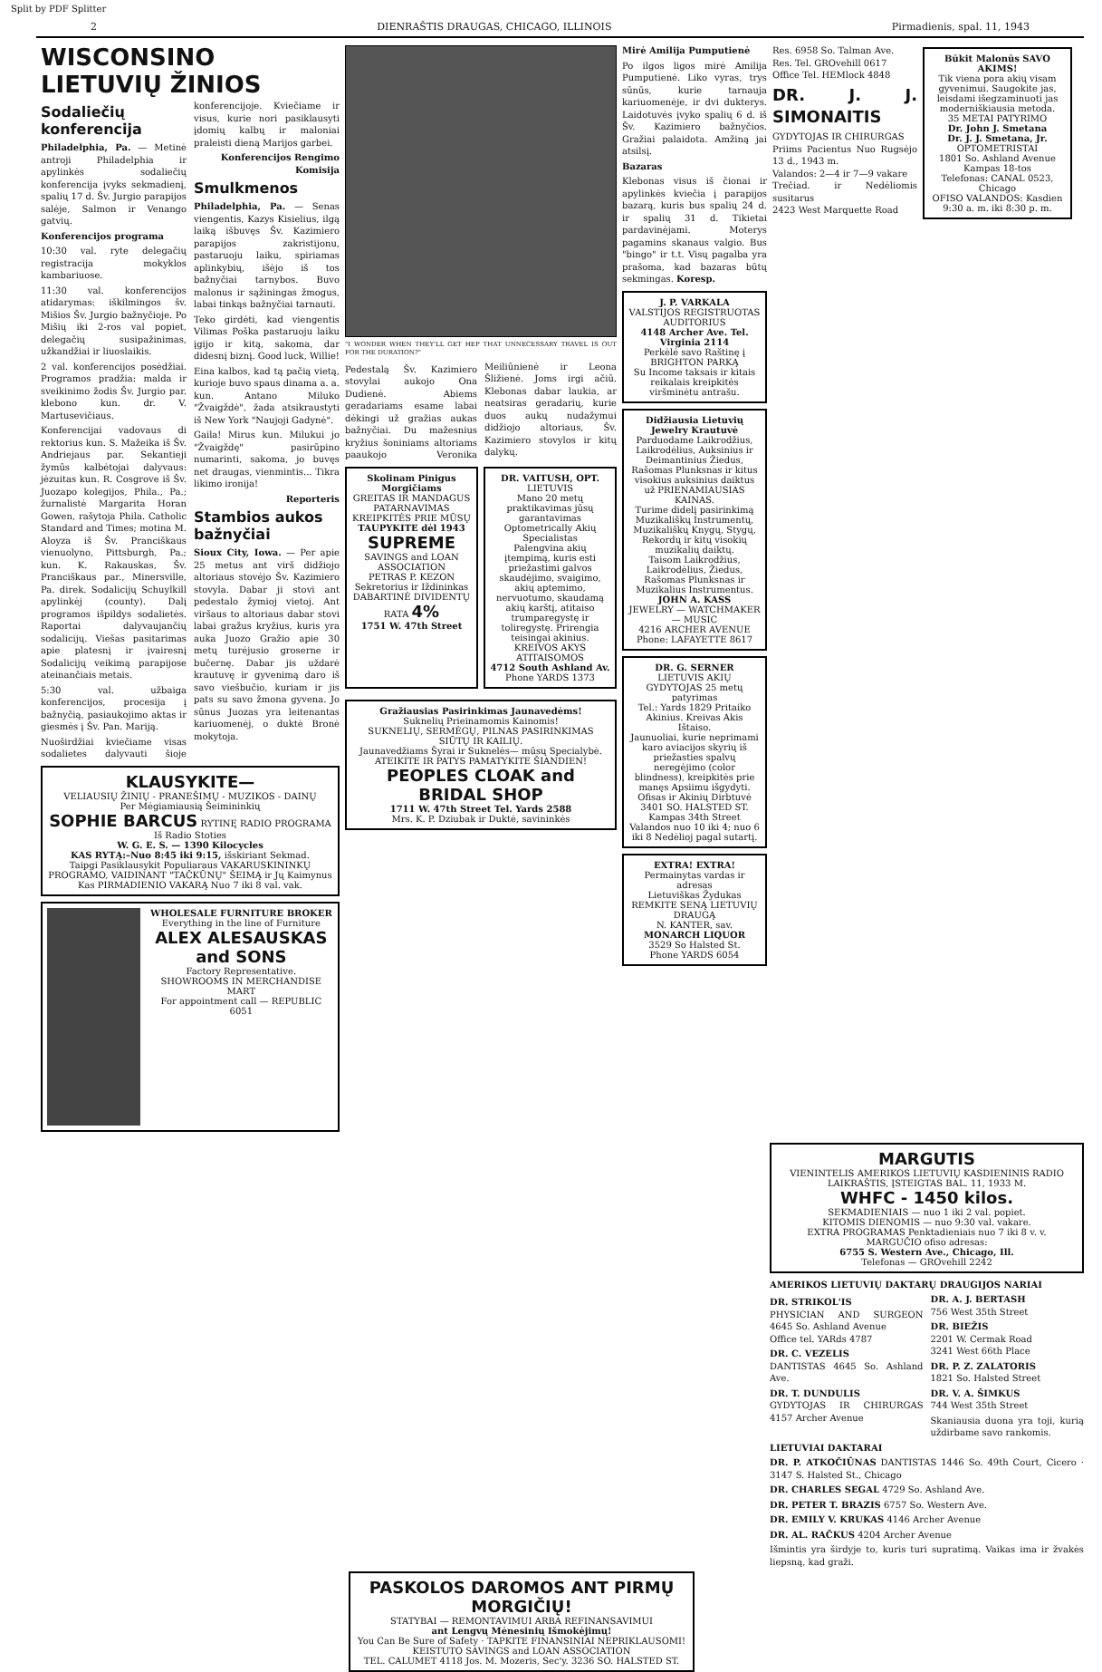Split by PDF Splitter
2 DIENRAŠTIS DRAUGAS, CHICAGO, ILLINOIS Pirmadienis, spal. 11, 1943
WISCONSINO LIETUVIŲ ŽINIOS
Sodaliečių konferencija
Philadelphia, Pa. — Metinė antroji Philadelphia ir apylinkės sodaliečių konferencija įvyks sekmadienį, spalių 17 d. Šv. Jurgio parapijos salėje, Salmon ir Venango gatvių.
Konferencijos programa
10:30 val. ryte delegačių registracija mokyklos kambariuose.
11:30 val. konferencijos atidarymas: iškilmingos šv. Mišios Šv. Jurgio bažnyčioje. Po Mišių iki 2-ros val popiet, delegačių susipažinimas, užkandžiai ir liuoslaikis.
2 val. konferencijos posėdžiai. Programos pradžia: malda ir sveikinimo žodis Šv. Jurgio par. klebono kun. dr. V. Martusevičiaus.
Konferencijai vadovaus di rektorius kun. S. Mažeika iš Šv. Andriejaus par. Sekantieji žymūs kalbėtojai dalyvaus: jėzuitas kun. R. Cosgrove iš Šv. Juozapo kolegijos, Phila., Pa.; žurnalistė Margarita Horan Gowen, rašytoja Phila. Catholic Standard and Times; motina M. Aloyza iš Šv. Pranciškaus vienuolyno, Pittsburgh, Pa.; kun. K. Rakauskas, Šv. Pranciškaus par., Minersville, Pa. direk. Sodalicijų Schuylkill apylinkėj (county). Dalį programos išpildys sodalietės. Raportai dalyvaujančių sodalicijų. Viešas pasitarimas apie platesnį ir įvairesnį Sodalicijų veikimą parapijose ateinančiais metais.
5:30 val. užbaiga konferencijos, procesija į bažnyčią, pasiaukojimo aktas ir giesmės į Šv. Pan. Mariją.
Nuoširdžiai kviečiame visas sodalietes dalyvauti šioje konferencijoje. Kviečiame ir visus, kurie nori pasiklausyti įdomių kalbų ir maloniai praleisti dieną Marijos garbei.
Konferencijos Rengimo Komisija
Smulkmenos
Philadelphia, Pa. — Senas viengentis, Kazys Kisielius, ilgą laiką išbuvęs Šv. Kazimiero parapijos zakristijonu, pastaruoju laiku, spiriamas aplinkybių, išėjo iš tos bažnyčiai tarnybos. Buvo malonus ir sąžiningas žmogus, labai tinkąs bažnyčiai tarnauti.
Teko girdėti, kad viengentis Vilimas Poška pastaruoju laiku įgijo ir kitą, sakoma, dar didesnį biznį. Good luck, Willie!
Eina kalbos, kad tą pačią vietą, kurioje buvo spaus dinama a. a. kun. Antano Miluko "Žvaigždė", žada atsikraustyti iš New York "Naujoji Gadynė".
Gaila! Mirus kun. Milukui jo "Žvaigždę" pasirūpino numarinti, sakoma, jo buvęs net draugas, vienmintis... Tikra likimo ironija!
Reporteris
Stambios aukos bažnyčiai
Sioux City, Iowa. — Per apie 25 metus ant virš didžiojo altoriaus stovėjo Šv. Kazimiero stovyla. Dabar ji stovi ant pedestalo žymioj vietoj. Ant viršaus to altoriaus dabar stovi labai gražus kryžius, kuris yra auka Juozo Gražio apie 30 metų turėjusio groserne ir bučernę. Dabar jis uždarė krautuvę ir gyvenimą daro iš savo viešbučio, kuriam ir jis pats su savo žmona gyvena. Jo sūnus Juozas yra leitenantas kariuomenėj, o duktė Bronė mokytoja.
KLAUSYKITE—
VELIAUSIŲ ŽINIŲ - PRANEŠIMŲ - MUZIKOS - DAINŲ
Per Mėgiamiausią Šeimininkių
SOPHIE BARCUS RYTINĘ RADIO PROGRAMA
Iš Radio Stoties
W. G. E. S. — 1390 Kilocycles
KAS RYTĄ:–Nuo 8:45 iki 9:15, išskiriant Sekmad.
Taipgi Pasiklausykit Populiaraus VAKARUSKININKŲ PROGRAMO, VAIDINANT "TAČKŪNŲ" ŠEIMĄ ir Jų Kaimynus
Kas PIRMADIENIO VAKARĄ Nuo 7 iki 8 val. vak.
WHOLESALE FURNITURE BROKER
Everything in the line of Furniture
ALEX ALESAUSKAS and SONS
Factory Representative.
SHOWROOMS IN MERCHANDISE MART
For appointment call — REPUBLIC 6051
"I WONDER WHEN THEY'LL GET HEP THAT UNNECESSARY TRAVEL IS OUT FOR THE DURATION?"
Pedestalą Šv. Kazimiero stovylai aukojo Ona Dudienė. Abiems geradariams esame labai dėkingi už gražias aukas bažnyčiai. Du mažesnius kryžius šoniniams altoriams paaukojo Veronika Meiliūnienė ir Leona Šližienė. Joms irgi ačiū. Klebonas dabar laukia, ar neatsiras geradarių, kurie duos aukų nudažymui didžiojo altoriaus, Šv. Kazimiero stovylos ir kitų dalykų.
Skolinam Pinigus Morgičiams
GREITAS IR MANDAGUS PATARNAVIMAS
KREIPKITĖS PRIE MŪSŲ
TAUPYKITE dėl 1943
SUPREME
SAVINGS and LOAN ASSOCIATION
PETRAS P. KEZON Sekretorius ir Iždininkas
DABARTINĖ DIVIDENTŲ RATA 4%
1751 W. 47th Street
DR. VAITUSH, OPT.
LIETUVIS
Mano 20 metų praktikavimas jūsų garantavimas Optometrically Akių Specialistas
Palengvina akių įtempimą, kuris esti priežastimi galvos skaudėjimo, svaigimo, akių aptemimo, nervuotumo, skaudamą akių karštį, atitaiso trumparegystę ir toliregystę. Prirengia teisingai akinius.
KREIVOS AKYS ATITAISOMOS
4712 South Ashland Av.
Phone YARDS 1373
Gražiausias Pasirinkimas Jaunavedėms!
Suknelių Prieinamomis Kainomis!
SUKNELIŲ, SERMĖGŲ, PILNAS PASIRINKIMAS SIŪTŲ IR KAILIŲ.
Jaunavedžiams Šyrai ir Suknelės— mūsų Specialybė.
ATEIKITE IR PATYS PAMATYKITE ŠIANDIEN!
PEOPLES CLOAK and BRIDAL SHOP
1711 W. 47th Street Tel. Yards 2588
Mrs. K. P. Dziubak ir Duktė, savininkės
Mirė Amilija Pumputienė
Po ilgos ligos mirė Amilija Pumputienė. Liko vyras, trys sūnūs, kurie tarnauja kariuomenėje, ir dvi dukterys. Laidotuvės įvyko spalių 6 d. iš Šv. Kazimiero bažnyčios. Gražiai palaidota. Amžiną jai atsilsį.
Bazaras
Klebonas visus iš čionai ir apylinkės kviečia į parapijos bazarą, kuris bus spalių 24 d. ir spalių 31 d. Tikietai pardavinėjami. Moterys pagamins skanaus valgio. Bus "bingo" ir t.t. Visų pagalba yra prašoma, kad bazaras būtų sekmingas. Koresp.
J. P. VARKALA
VALSTIJOS REGISTRUOTAS AUDITORIUS
4148 Archer Ave. Tel. Virginia 2114
Perkėlė savo Raštinę į BRIGHTON PARKĄ
Su Income taksais ir kitais reikalais kreipkitės viršminėtu antrašu.
Didžiausia Lietuvių Jewelry Krautuvė
Parduodame Laikrodžius, Laikrodėlius, Auksinius ir Deimantinius Žiedus, Rašomas Plunksnas ir kitus visokius auksinius daiktus už PRIENAMIAUSIAS KAINAS.
Turime didelį pasirinkimą Muzikališkų Instrumentų, Muzikališkų Knygų, Stygų, Rekordų ir kitų visokių muzikalių daiktų.
Taisom Laikrodžius, Laikrodėlius, Žiedus, Rašomas Plunksnas ir Muzikalius Instrumentus.
JOHN A. KASS
JEWELRY — WATCHMAKER — MUSIC
4216 ARCHER AVENUE
Phone: LAFAYETTE 8617
DR. G. SERNER
LIETUVIS AKIŲ GYDYTOJAS 25 metų patyrimas
Tel.: Yards 1829 Pritaiko Akinius. Kreivas Akis Ištaiso.
Jaunuoliai, kurie neprimami karo aviacijos skyrių iš priežasties spalvų neregėjimo (color blindness), kreipkitės prie manęs Apsiimu išgydyti.
Ofisas ir Akinių Dirbtuvė
3401 SO. HALSTED ST.
Kampas 34th Street
Valandos nuo 10 iki 4; nuo 6 iki 8 Nedėlioj pagal sutartį.
EXTRA! EXTRA!
Permainytas vardas ir adresas
Lietuviškas Žydukas
REMKITE SENĄ LIETUVIŲ DRAUGĄ
N. KANTER, sav.
MONARCH LIQUOR
3529 So Halsted St.
Phone YARDS 6054
Res. 6958 So. Talman Ave.
Res. Tel. GROvehill 0617
Office Tel. HEMlock 4848
DR. J. J. SIMONAITIS
GYDYTOJAS IR CHIRURGAS
Priims Pacientus Nuo Rugsėjo 13 d., 1943 m.
Valandos: 2—4 ir 7—9 vakare
Trečiad. ir Nedėliomis susitarus
2423 West Marquette Road
Būkit Malonūs SAVO AKIMS!
Tik viena pora akių visam gyvenimui. Saugokite jas, leisdami išegzaminuoti jas moderniškiausia metoda.
35 METAI PATYRIMO
Dr. John J. Smetana
Dr. J. J. Smetana, Jr.
OPTOMETRISTAI
1801 So. Ashland Avenue
Kampas 18-tos
Telefonas: CANAL 0523, Chicago
OFISO VALANDOS: Kasdien 9:30 a. m. iki 8:30 p. m.
MARGUTIS
VIENINTELIS AMERIKOS LIETUVIŲ KASDIENINIS RADIO LAIKRAŠTIS, ĮSTEIGTAS BAL. 11, 1933 M.
WHFC - 1450 kilos.
SEKMADIENIAIS — nuo 1 iki 2 val. popiet.
KITOMIS DIENOMIS — nuo 9:30 val. vakare.
EXTRA PROGRAMAS Penktadieniais nuo 7 iki 8 v. v.
MARGUČIO ofiso adresas:
6755 S. Western Ave., Chicago, Ill.
Telefonas — GROvehill 2242
AMERIKOS LIETUVIŲ DAKTARŲ DRAUGIJOS NARIAI
DR. STRIKOL'IS
PHYSICIAN AND SURGEON 4645 So. Ashland Avenue
Office tel. YARds 4787
DR. C. VEZELIS
DANTISTAS 4645 So. Ashland Ave.
DR. T. DUNDULIS
GYDYTOJAS IR CHIRURGAS 4157 Archer Avenue
DR. A. J. BERTASH
756 West 35th Street
DR. BIEŽIS
2201 W. Cermak Road
3241 West 66th Place
DR. P. Z. ZALATORIS
1821 So. Halsted Street
DR. V. A. ŠIMKUS
744 West 35th Street
Skaniausia duona yra toji, kurią uždirbame savo rankomis.
LIETUVIAI DAKTARAI
DR. P. ATKOČIŪNAS DANTISTAS 1446 So. 49th Court, Cicero · 3147 S. Halsted St., Chicago
DR. CHARLES SEGAL 4729 So. Ashland Ave.
DR. PETER T. BRAZIS 6757 So. Western Ave.
DR. EMILY V. KRUKAS 4146 Archer Avenue
DR. AL. RAČKUS 4204 Archer Avenue
Išmintis yra širdyje to, kuris turi supratimą. Vaikas ima ir žvakės liepsną, kad graži.
PASKOLOS DAROMOS ANT PIRMŲ MORGIČIŲ!
STATYBAI — REMONTAVIMUI ARBA REFINANSAVIMUI
ant Lengvų Mėnesinių Išmokėjimų!
You Can Be Sure of Safety · TAPKITE FINANSINIAI NEPRIKLAUSOMI!
KEISTUTO SAVINGS and LOAN ASSOCIATION
TEL. CALUMET 4118 Jos. M. Mozeris, Sec'y. 3236 SO. HALSTED ST.